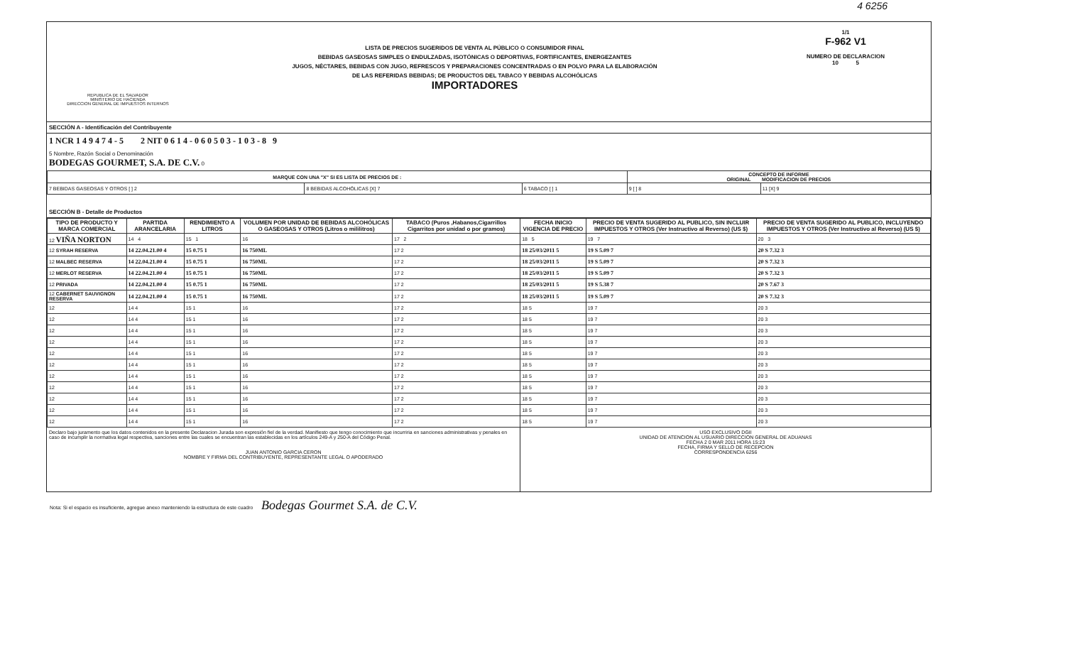4 6256
REPUBLICA DE EL SALVADOR
MINISTERIO DE HACIENDA
DIRECCION GENERAL DE IMPUESTOS INTERNOS
LISTA DE PRECIOS SUGERIDOS DE VENTA AL PÚBLICO O CONSUMIDOR FINAL
BEBIDAS GASEOSAS SIMPLES O ENDULZADAS, ISOTÓNICAS O DEPORTIVAS, FORTIFICANTES, ENERGEZANTES
JUGOS, NÉCTARES, BEBIDAS CON JUGO, REFRESCOS Y PREPARACIONES CONCENTRADAS O EN POLVO PARA LA ELABORACIÓN
DE LAS REFERIDAS BEBIDAS; DE PRODUCTOS DEL TABACO Y BEBIDAS ALCOHÓLICAS
IMPORTADORES
1/1
F-962 V1
NUMERO DE DECLARACION
10 5
SECCIÓN A - Identificación del Contribuyente
1 NCR 1 4 9 4 7 4 - 5 2 NIT 0 6 1 4 - 0 6 0 5 0 3 - 1 0 3 - 8 9
5 Nombre, Razón Social o Denominación
BODEGAS GOURMET, S.A. DE C.V. 0
| MARQUE CON UNA "X" SI ES LISTA DE PRECIOS DE : | | | CONCEPTO DE INFORME ORIGINAL MODIFICACION DE PRECIOS | |
| 7 BEBIDAS GASEOSAS Y OTROS [ ] 2 | 8 BEBIDAS ALCOHÓLICAS [X] 7 | 6 TABACO [ ] 1 | 9 [ ] 8 | 11 [X] 9 |
SECCIÓN B - Detalle de Productos
| TIPO DE PRODUCTO Y MARCA COMERCIAL | PARTIDA ARANCELARIA | RENDIMIENTO A LITROS | VOLUMEN POR UNIDAD DE BEBIDAS ALCOHÓLICAS O GASEOSAS Y OTROS (Litros o mililitros) | TABACO (Puros ,Habanos,Cigarrillos Cigarritos por unidad o por gramos) | FECHA INICIO VIGENCIA DE PRECIO | PRECIO DE VENTA SUGERIDO AL PUBLICO, SIN INCLUIR IMPUESTOS Y OTROS (Ver Instructivo al Reverso) (US $) | PRECIO DE VENTA SUGERIDO AL PUBLICO, INCLUYENDO IMPUESTOS Y OTROS (Ver Instructivo al Reverso) (US $) |
| --- | --- | --- | --- | --- | --- | --- | --- |
| 12 VIÑA NORTON | 14 4 | 15 1 | 16 | 17 2 | 18 5 | 19 7 | 20 3 |
| 12 SYRAH RESERVA | 14 22.04.21.00 4 | 15 0.75 1 | 16 750ML | 17 2 | 18 25/03/2011 5 | 19 S 5.09 7 | 20 S 7.32 3 |
| 12 MALBEC RESERVA | 14 22.04.21.00 4 | 15 0.75 1 | 16 750ML | 17 2 | 18 25/03/2011 5 | 19 S 5.09 7 | 20 S 7.32 3 |
| 12 MERLOT RESERVA | 14 22.04.21.00 4 | 15 0.75 1 | 16 750ML | 17 2 | 18 25/03/2011 5 | 19 S 5.09 7 | 20 S 7.32 3 |
| 12 PRIVADA | 14 22.04.21.00 4 | 15 0.75 1 | 16 750ML | 17 2 | 18 25/03/2011 5 | 19 S 5.38 7 | 20 S 7.67 3 |
| 12 CABERNET SAUVIGNON RESERVA | 14 22.04.21.00 4 | 15 0.75 1 | 16 750ML | 17 2 | 18 25/03/2011 5 | 19 S 5.09 7 | 20 S 7.32 3 |
| 12 | 14 4 | 15 1 | 16 | 17 2 | 18 5 | 19 7 | 20 3 |
| 12 | 14 4 | 15 1 | 16 | 17 2 | 18 5 | 19 7 | 20 3 |
| 12 | 14 4 | 15 1 | 16 | 17 2 | 18 5 | 19 7 | 20 3 |
| 12 | 14 4 | 15 1 | 16 | 17 2 | 18 5 | 19 7 | 20 3 |
| 12 | 14 4 | 15 1 | 16 | 17 2 | 18 5 | 19 7 | 20 3 |
| 12 | 14 4 | 15 1 | 16 | 17 2 | 18 5 | 19 7 | 20 3 |
| 12 | 14 4 | 15 1 | 16 | 17 2 | 18 5 | 19 7 | 20 3 |
| 12 | 14 4 | 15 1 | 16 | 17 2 | 18 5 | 19 7 | 20 3 |
| 12 | 14 4 | 15 1 | 16 | 17 2 | 18 5 | 19 7 | 20 3 |
| 12 | 14 4 | 15 1 | 16 | 17 2 | 18 5 | 19 7 | 20 3 |
| 12 | 14 4 | 15 1 | 16 | 17 2 | 18 5 | 19 7 | 20 3 |
Declaro bajo juramento que los datos contenidos en la presente Declaracion Jurada son expresión fiel de la verdad. Manifiesto que tengo conocimiento que incurriria en sanciones administrativas y penales en caso de incumplir la normativa legal respectiva, sanciones entre las cuales se encuentran las establecidas en los artículos 249-A y 250-A del Código Penal.
JUAN ANTONIO GARCIA CERON
NOMBRE Y FIRMA DEL CONTRIBUYENTE, REPRESENTANTE LEGAL O APODERADO
USO EXCLUSIVO DGII
UNIDAD DE ATENCION AL USUARIO DIRECCION GENERAL DE ADUANAS
FECHA 2 0 MAR 2011 HORA 15:23
FECHA, FIRMA Y SELLO DE RECEPCION
CORRESPONDENCIA 6256
Nota: Si el espacio es insuficiente, agregue anexo manteniendo la estructura de este cuadro Bodegas Gourmet S.A. de C.V.